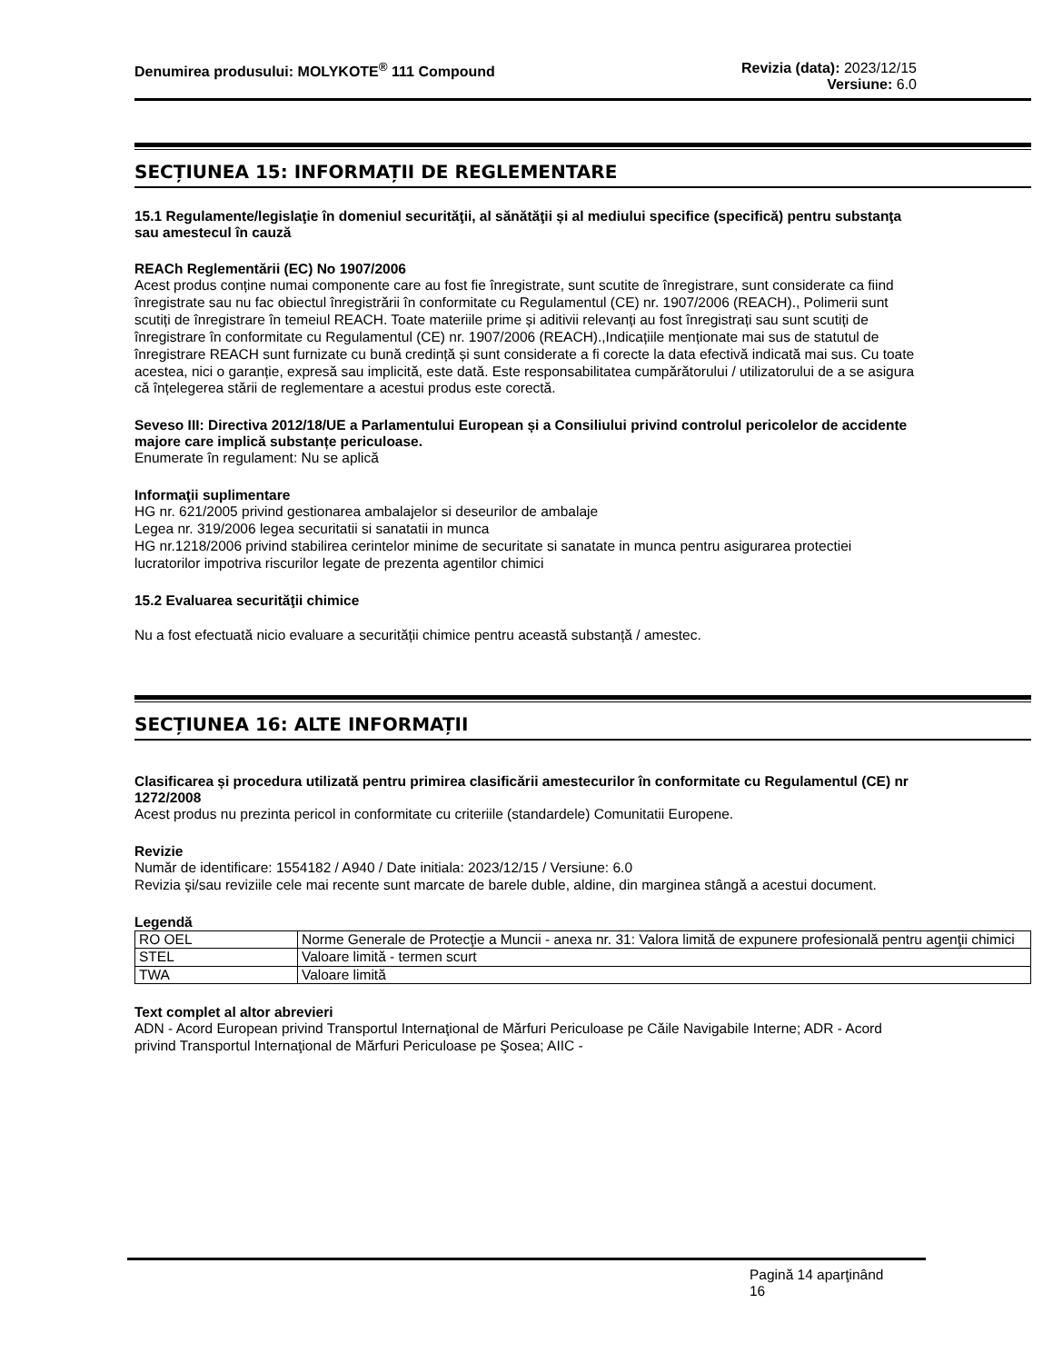Denumirea produsului: MOLYKOTE<sup>®</sup> 111 Compound
Revizia (data): 2023/12/15
Versiune: 6.0
SECȚIUNEA 15: INFORMAȚII DE REGLEMENTARE
15.1 Regulamente/legislaţie în domeniul securităţii, al sănătăţii și al mediului specifice (specifică) pentru substanţa sau amestecul în cauză
REACh Reglementării (EC) No 1907/2006
Acest produs conține numai componente care au fost fie înregistrate, sunt scutite de înregistrare, sunt considerate ca fiind înregistrate sau nu fac obiectul înregistrării în conformitate cu Regulamentul (CE) nr. 1907/2006 (REACH)., Polimerii sunt scutiți de înregistrare în temeiul REACH. Toate materiile prime și aditivii relevanți au fost înregistrați sau sunt scutiți de înregistrare în conformitate cu Regulamentul (CE) nr. 1907/2006 (REACH).,Indicațiile menționate mai sus de statutul de înregistrare REACH sunt furnizate cu bună credință și sunt considerate a fi corecte la data efectivă indicată mai sus. Cu toate acestea, nici o garanție, expresă sau implicită, este dată. Este responsabilitatea cumpărătorului / utilizatorului de a se asigura că înțelegerea stării de reglementare a acestui produs este corectă.
Seveso III: Directiva 2012/18/UE a Parlamentului European și a Consiliului privind controlul pericolelor de accidente majore care implică substanțe periculoase.
Enumerate în regulament: Nu se aplică
Informaţii suplimentare
HG nr. 621/2005 privind gestionarea ambalajelor si deseurilor de ambalaje
Legea nr. 319/2006 legea securitatii si sanatatii in munca
HG nr.1218/2006 privind stabilirea cerintelor minime de securitate si sanatate in munca pentru asigurarea protectiei lucratorilor impotriva riscurilor legate de prezenta agentilor chimici
15.2 Evaluarea securităţii chimice
Nu a fost efectuată nicio evaluare a securității chimice pentru această substanță / amestec.
SECȚIUNEA 16: ALTE INFORMAȚII
Clasificarea și procedura utilizată pentru primirea clasificării amestecurilor în conformitate cu Regulamentul (CE) nr 1272/2008
Acest produs nu prezinta pericol in conformitate cu criteriile (standardele) Comunitatii Europene.
Revizie
Număr de identificare: 1554182 / A940 / Date initiala: 2023/12/15 / Versiune: 6.0
Revizia şi/sau reviziile cele mai recente sunt marcate de barele duble, aldine, din marginea stângă a acestui document.
Legendă
| RO OEL | Norme Generale de Protecţie a Muncii - anexa nr. 31: Valora limită de expunere profesională pentru agenţii chimici |
| STEL | Valoare limită - termen scurt |
| TWA | Valoare limită |
Text complet al altor abrevieri
ADN - Acord European privind Transportul Internaţional de Mărfuri Periculoase pe Căile Navigabile Interne; ADR - Acord privind Transportul Internaţional de Mărfuri Periculoase pe Şosea; AIIC -
Pagină 14 aparţinând
16